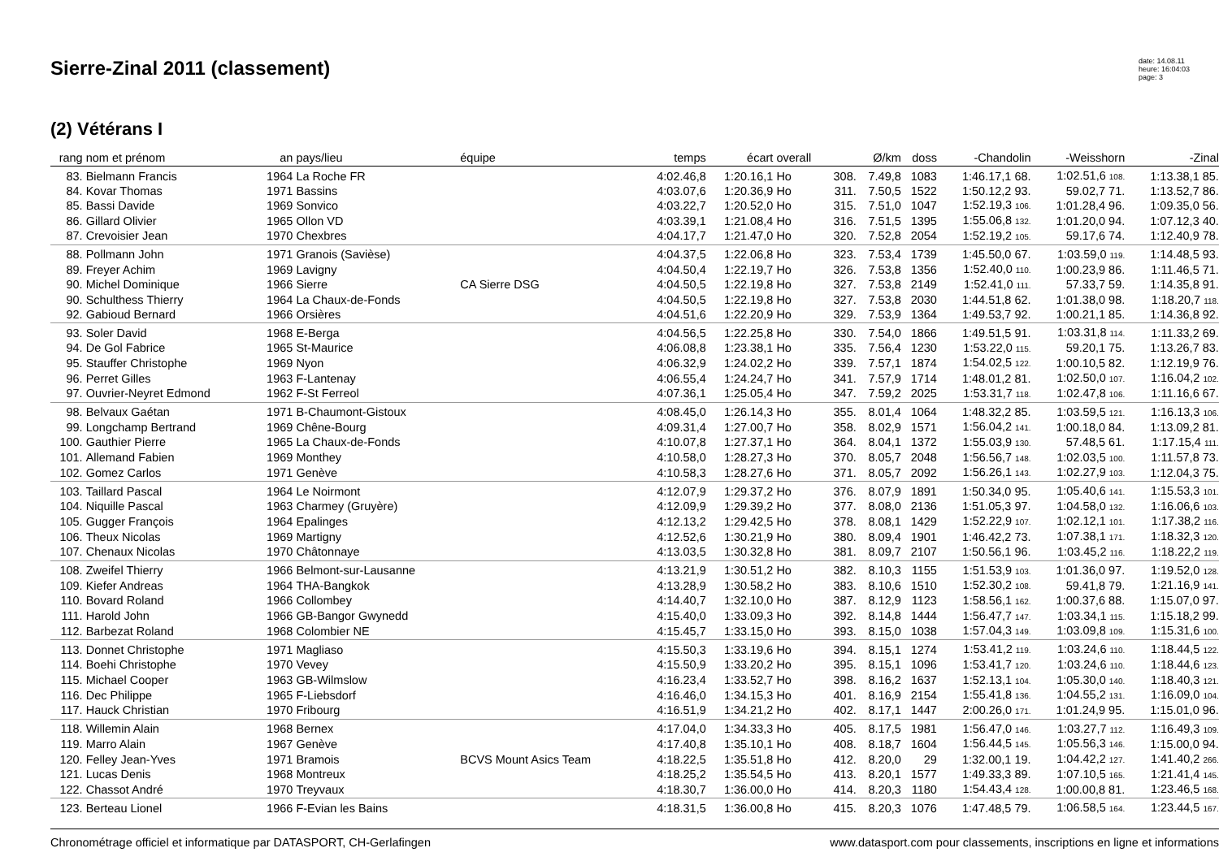Sierre-Zinal 2011 (classement)
date: 14.08.11
heure: 16:04:03
page: 3
(2) Vétérans I
| rang | nom et prénom | an | pays/lieu | équipe | temps | écart | overall | | Ø/km | doss | -Chandolin | -Weisshorn | -Zinal | |
| --- | --- | --- | --- | --- | --- | --- | --- | --- | --- | --- | --- | --- | --- | --- |
| 83. | Bielmann Francis | 1964 | La Roche FR | | 4:02.46,8 | 1:20.16,1 | Ho | 308. | 7.49,8 | 1083 | 1:46.17,1 68. | 1:02.51,6 108. | 1:13.38,1 85. | |
| 84. | Kovar Thomas | 1971 | Bassins | | 4:03.07,6 | 1:20.36,9 | Ho | 311. | 7.50,5 | 1522 | 1:50.12,2 93. | 59.02,7 71. | 1:13.52,7 86. | |
| 85. | Bassi Davide | 1969 | Sonvico | | 4:03.22,7 | 1:20.52,0 | Ho | 315. | 7.51,0 | 1047 | 1:52.19,3 106. | 1:01.28,4 96. | 1:09.35,0 56. | |
| 86. | Gillard Olivier | 1965 | Ollon VD | | 4:03.39,1 | 1:21.08,4 | Ho | 316. | 7.51,5 | 1395 | 1:55.06,8 132. | 1:01.20,0 94. | 1:07.12,3 40. | |
| 87. | Crevoisier Jean | 1970 | Chexbres | | 4:04.17,7 | 1:21.47,0 | Ho | 320. | 7.52,8 | 2054 | 1:52.19,2 105. | 59.17,6 74. | 1:12.40,9 78. | |
| 88. | Pollmann John | 1971 | Granois (Savièse) | | 4:04.37,5 | 1:22.06,8 | Ho | 323. | 7.53,4 | 1739 | 1:45.50,0 67. | 1:03.59,0 119. | 1:14.48,5 93. | |
| 89. | Freyer Achim | 1969 | Lavigny | | 4:04.50,4 | 1:22.19,7 | Ho | 326. | 7.53,8 | 1356 | 1:52.40,0 110. | 1:00.23,9 86. | 1:11.46,5 71. | |
| 90. | Michel Dominique | 1966 | Sierre | CA Sierre DSG | 4:04.50,5 | 1:22.19,8 | Ho | 327. | 7.53,8 | 2149 | 1:52.41,0 111. | 57.33,7 59. | 1:14.35,8 91. | |
| 90. | Schulthess Thierry | 1964 | La Chaux-de-Fonds | | 4:04.50,5 | 1:22.19,8 | Ho | 327. | 7.53,8 | 2030 | 1:44.51,8 62. | 1:01.38,0 98. | 1:18.20,7 118. | |
| 92. | Gabioud Bernard | 1966 | Orsières | | 4:04.51,6 | 1:22.20,9 | Ho | 329. | 7.53,9 | 1364 | 1:49.53,7 92. | 1:00.21,1 85. | 1:14.36,8 92. | |
| 93. | Soler David | 1968 | E-Berga | | 4:04.56,5 | 1:22.25,8 | Ho | 330. | 7.54,0 | 1866 | 1:49.51,5 91. | 1:03.31,8 114. | 1:11.33,2 69. | |
| 94. | De Gol Fabrice | 1965 | St-Maurice | | 4:06.08,8 | 1:23.38,1 | Ho | 335. | 7.56,4 | 1230 | 1:53.22,0 115. | 59.20,1 75. | 1:13.26,7 83. | |
| 95. | Stauffer Christophe | 1969 | Nyon | | 4:06.32,9 | 1:24.02,2 | Ho | 339. | 7.57,1 | 1874 | 1:54.02,5 122. | 1:00.10,5 82. | 1:12.19,9 76. | |
| 96. | Perret Gilles | 1963 | F-Lantenay | | 4:06.55,4 | 1:24.24,7 | Ho | 341. | 7.57,9 | 1714 | 1:48.01,2 81. | 1:02.50,0 107. | 1:16.04,2 102. | |
| 97. | Ouvrier-Neyret Edmond | 1962 | F-St Ferreol | | 4:07.36,1 | 1:25.05,4 | Ho | 347. | 7.59,2 | 2025 | 1:53.31,7 118. | 1:02.47,8 106. | 1:11.16,6 67. | |
| 98. | Belvaux Gaétan | 1971 | B-Chaumont-Gistoux | | 4:08.45,0 | 1:26.14,3 | Ho | 355. | 8.01,4 | 1064 | 1:48.32,2 85. | 1:03.59,5 121. | 1:16.13,3 106. | |
| 99. | Longchamp Bertrand | 1969 | Chêne-Bourg | | 4:09.31,4 | 1:27.00,7 | Ho | 358. | 8.02,9 | 1571 | 1:56.04,2 141. | 1:00.18,0 84. | 1:13.09,2 81. | |
| 100. | Gauthier Pierre | 1965 | La Chaux-de-Fonds | | 4:10.07,8 | 1:27.37,1 | Ho | 364. | 8.04,1 | 1372 | 1:55.03,9 130. | 57.48,5 61. | 1:17.15,4 111. | |
| 101. | Allemand Fabien | 1969 | Monthey | | 4:10.58,0 | 1:28.27,3 | Ho | 370. | 8.05,7 | 2048 | 1:56.56,7 148. | 1:02.03,5 100. | 1:11.57,8 73. | |
| 102. | Gomez Carlos | 1971 | Genève | | 4:10.58,3 | 1:28.27,6 | Ho | 371. | 8.05,7 | 2092 | 1:56.26,1 143. | 1:02.27,9 103. | 1:12.04,3 75. | |
| 103. | Taillard Pascal | 1964 | Le Noirmont | | 4:12.07,9 | 1:29.37,2 | Ho | 376. | 8.07,9 | 1891 | 1:50.34,0 95. | 1:05.40,6 141. | 1:15.53,3 101. | |
| 104. | Niquille Pascal | 1963 | Charmey (Gruyère) | | 4:12.09,9 | 1:29.39,2 | Ho | 377. | 8.08,0 | 2136 | 1:51.05,3 97. | 1:04.58,0 132. | 1:16.06,6 103. | |
| 105. | Gugger François | 1964 | Epalinges | | 4:12.13,2 | 1:29.42,5 | Ho | 378. | 8.08,1 | 1429 | 1:52.22,9 107. | 1:02.12,1 101. | 1:17.38,2 116. | |
| 106. | Theux Nicolas | 1969 | Martigny | | 4:12.52,6 | 1:30.21,9 | Ho | 380. | 8.09,4 | 1901 | 1:46.42,2 73. | 1:07.38,1 171. | 1:18.32,3 120. | |
| 107. | Chenaux Nicolas | 1970 | Châtonnaye | | 4:13.03,5 | 1:30.32,8 | Ho | 381. | 8.09,7 | 2107 | 1:50.56,1 96. | 1:03.45,2 116. | 1:18.22,2 119. | |
| 108. | Zweifel Thierry | 1966 | Belmont-sur-Lausanne | | 4:13.21,9 | 1:30.51,2 | Ho | 382. | 8.10,3 | 1155 | 1:51.53,9 103. | 1:01.36,0 97. | 1:19.52,0 128. | |
| 109. | Kiefer Andreas | 1964 | THA-Bangkok | | 4:13.28,9 | 1:30.58,2 | Ho | 383. | 8.10,6 | 1510 | 1:52.30,2 108. | 59.41,8 79. | 1:21.16,9 141. | |
| 110. | Bovard Roland | 1966 | Collombey | | 4:14.40,7 | 1:32.10,0 | Ho | 387. | 8.12,9 | 1123 | 1:58.56,1 162. | 1:00.37,6 88. | 1:15.07,0 97. | |
| 111. | Harold John | 1966 | GB-Bangor Gwynedd | | 4:15.40,0 | 1:33.09,3 | Ho | 392. | 8.14,8 | 1444 | 1:56.47,7 147. | 1:03.34,1 115. | 1:15.18,2 99. | |
| 112. | Barbezat Roland | 1968 | Colombier NE | | 4:15.45,7 | 1:33.15,0 | Ho | 393. | 8.15,0 | 1038 | 1:57.04,3 149. | 1:03.09,8 109. | 1:15.31,6 100. | |
| 113. | Donnet Christophe | 1971 | Magliaso | | 4:15.50,3 | 1:33.19,6 | Ho | 394. | 8.15,1 | 1274 | 1:53.41,2 119. | 1:03.24,6 110. | 1:18.44,5 122. | |
| 114. | Boehi Christophe | 1970 | Vevey | | 4:15.50,9 | 1:33.20,2 | Ho | 395. | 8.15,1 | 1096 | 1:53.41,7 120. | 1:03.24,6 110. | 1:18.44,6 123. | |
| 115. | Michael Cooper | 1963 | GB-Wilmslow | | 4:16.23,4 | 1:33.52,7 | Ho | 398. | 8.16,2 | 1637 | 1:52.13,1 104. | 1:05.30,0 140. | 1:18.40,3 121. | |
| 116. | Dec Philippe | 1965 | F-Liebsdorf | | 4:16.46,0 | 1:34.15,3 | Ho | 401. | 8.16,9 | 2154 | 1:55.41,8 136. | 1:04.55,2 131. | 1:16.09,0 104. | |
| 117. | Hauck Christian | 1970 | Fribourg | | 4:16.51,9 | 1:34.21,2 | Ho | 402. | 8.17,1 | 1447 | 2:00.26,0 171. | 1:01.24,9 95. | 1:15.01,0 96. | |
| 118. | Willemin Alain | 1968 | Bernex | | 4:17.04,0 | 1:34.33,3 | Ho | 405. | 8.17,5 | 1981 | 1:56.47,0 146. | 1:03.27,7 112. | 1:16.49,3 109. | |
| 119. | Marro Alain | 1967 | Genève | | 4:17.40,8 | 1:35.10,1 | Ho | 408. | 8.18,7 | 1604 | 1:56.44,5 145. | 1:05.56,3 146. | 1:15.00,0 94. | |
| 120. | Felley Jean-Yves | 1971 | Bramois | BCVS Mount Asics Team | 4:18.22,5 | 1:35.51,8 | Ho | 412. | 8.20,0 | 29 | 1:32.00,1 19. | 1:04.42,2 127. | 1:41.40,2 266. | |
| 121. | Lucas Denis | 1968 | Montreux | | 4:18.25,2 | 1:35.54,5 | Ho | 413. | 8.20,1 | 1577 | 1:49.33,3 89. | 1:07.10,5 165. | 1:21.41,4 145. | |
| 122. | Chassot André | 1970 | Treyvaux | | 4:18.30,7 | 1:36.00,0 | Ho | 414. | 8.20,3 | 1180 | 1:54.43,4 128. | 1:00.00,8 81. | 1:23.46,5 168. | |
| 123. | Berteau Lionel | 1966 | F-Evian les Bains | | 4:18.31,5 | 1:36.00,8 | Ho | 415. | 8.20,3 | 1076 | 1:47.48,5 79. | 1:06.58,5 164. | 1:23.44,5 167. | |
Chronométrage officiel et informatique par DATASPORT, CH-Gerlafingen www.datasport.com pour classements, inscriptions en ligne et informations